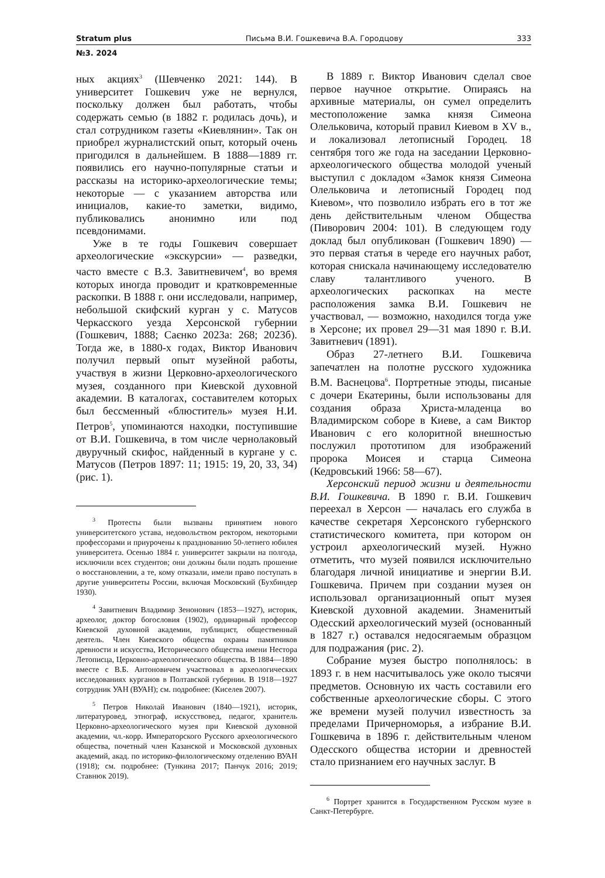Stratum plus Письма В.И. Гошкевича В.А. Городцову 333
№3. 2024
ных акциях<sup>3</sup> (Шевченко 2021: 144). В университет Гошкевич уже не вернулся, поскольку должен был работать, чтобы содержать семью (в 1882 г. родилась дочь), и стал сотрудником газеты «Киевлянин». Так он приобрел журналистский опыт, который очень пригодился в дальнейшем. В 1888—1889 гг. появились его научно-популярные статьи и рассказы на историко-археологические темы; некоторые — с указанием авторства или инициалов, какие-то заметки, видимо, публиковались анонимно или под псевдонимами.
Уже в те годы Гошкевич совершает археологические «экскурсии» — разведки, часто вместе с В.З. Завитневичем<sup>4</sup>, во время которых иногда проводит и кратковременные раскопки. В 1888 г. они исследовали, например, небольшой скифский курган у с. Матусов Черкасского уезда Херсонской губернии (Гошкевич, 1888; Саєнко 2023а: 268; 2023б). Тогда же, в 1880-х годах, Виктор Иванович получил первый опыт музейной работы, участвуя в жизни Церковно-археологического музея, созданного при Киевской духовной академии. В каталогах, составителем которых был бессменный «блюститель» музея Н.И. Петров<sup>5</sup>, упоминаются находки, поступившие от В.И. Гошкевича, в том числе чернолаковый двуручный скифос, найденный в кургане у с. Матусов (Петров 1897: 11; 1915: 19, 20, 33, 34) (рис. 1).
<sup>3</sup> Протесты были вызваны принятием нового университетского устава, недовольством ректором, некоторыми профессорами и приурочены к празднованию 50-летнего юбилея университета. Осенью 1884 г. университет закрыли на полгода, исключили всех студентов; они должны были подать прошение о восстановлении, а те, кому отказали, имели право поступать в другие университеты России, включая Московский (Бухбиндер 1930).
<sup>4</sup> Завитневич Владимир Зенонович (1853—1927), историк, археолог, доктор богословия (1902), ординарный профессор Киевской духовной академии, публицист, общественный деятель. Член Киевского общества охраны памятников древности и искусства, Исторического общества имени Нестора Летописца, Церковно-археологического общества. В 1884—1890 вместе с В.Б. Антоновичем участвовал в археологических исследованиях курганов в Полтавской губернии. В 1918—1927 сотрудник УАН (ВУАН); см. подробнее: (Киселев 2007).
<sup>5</sup> Петров Николай Иванович (1840—1921), историк, литературовед, этнограф, искусствовед, педагог, хранитель Церковно-археологического музея при Киевской духовной академии, чл.-корр. Императорского Русского археологического общества, почетный член Казанской и Московской духовных академий, акад. по историко-филологическому отделению ВУАН (1918); см. подробнее: (Тункина 2017; Панчук 2016; 2019; Ставнюк 2019).
В 1889 г. Виктор Иванович сделал свое первое научное открытие. Опираясь на архивные материалы, он сумел определить местоположение замка князя Симеона Олельковича, который правил Киевом в XV в., и локализовал летописный Городец. 18 сентября того же года на заседании Церковно-археологического общества молодой ученый выступил с докладом «Замок князя Симеона Олельковича и летописный Городец под Киевом», что позволило избрать его в тот же день действительным членом Общества (Пиворович 2004: 101). В следующем году доклад был опубликован (Гошкевич 1890) — это первая статья в череде его научных работ, которая снискала начинающему исследователю славу талантливого ученого. В археологических раскопках на месте расположения замка В.И. Гошкевич не участвовал, — возможно, находился тогда уже в Херсоне; их провел 29—31 мая 1890 г. В.И. Завитневич (1891).
Образ 27-летнего В.И. Гошкевича запечатлен на полотне русского художника В.М. Васнецова<sup>6</sup>. Портретные этюды, писаные с дочери Екатерины, были использованы для создания образа Христа-младенца во Владимирском соборе в Киеве, а сам Виктор Иванович с его колоритной внешностью послужил прототипом для изображений пророка Моисея и старца Симеона (Кедровський 1966: 58—67).
Херсонский период жизни и деятельности В.И. Гошкевича. В 1890 г. В.И. Гошкевич переехал в Херсон — началась его служба в качестве секретаря Херсонского губернского статистического комитета, при котором он устроил археологический музей. Нужно отметить, что музей появился исключительно благодаря личной инициативе и энергии В.И. Гошкевича. Причем при создании музея он использовал организационный опыт музея Киевской духовной академии. Знаменитый Одесский археологический музей (основанный в 1827 г.) оставался недосягаемым образцом для подражания (рис. 2).
Собрание музея быстро пополнялось: в 1893 г. в нем насчитывалось уже около тысячи предметов. Основную их часть составили его собственные археологические сборы. С этого же времени музей получил известность за пределами Причерноморья, а избрание В.И. Гошкевича в 1896 г. действительным членом Одесского общества истории и древностей стало признанием его научных заслуг. В
<sup>6</sup> Портрет хранится в Государственном Русском музее в Санкт-Петербурге.